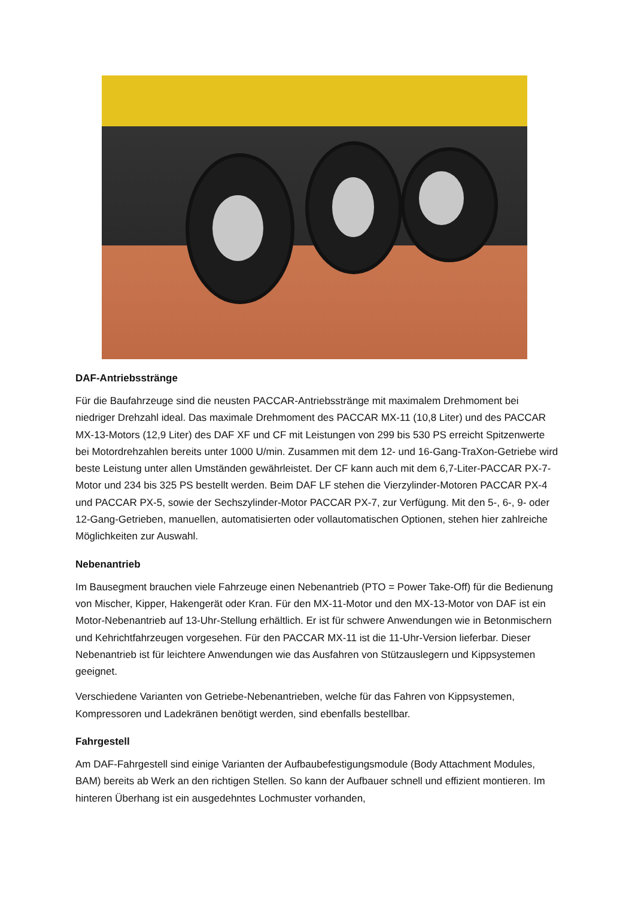DAF-Antriebsstränge
Für die Baufahrzeuge sind die neusten PACCAR-Antriebsstränge mit maximalem Drehmoment bei niedriger Drehzahl ideal. Das maximale Drehmoment des PACCAR MX-11 (10,8 Liter) und des PACCAR MX-13-Motors (12,9 Liter) des DAF XF und CF mit Leistungen von 299 bis 530 PS erreicht Spitzenwerte bei Motordrehzahlen bereits unter 1000 U/min. Zusammen mit dem 12- und 16-Gang-TraXon-Getriebe wird beste Leistung unter allen Umständen gewährleistet. Der CF kann auch mit dem 6,7-Liter-PACCAR PX-7-Motor und 234 bis 325 PS bestellt werden. Beim DAF LF stehen die Vierzylinder-Motoren PACCAR PX-4 und PACCAR PX-5, sowie der Sechszylinder-Motor PACCAR PX-7, zur Verfügung. Mit den 5-, 6-, 9- oder 12-Gang-Getrieben, manuellen, automatisierten oder vollautomatischen Optionen, stehen hier zahlreiche Möglichkeiten zur Auswahl.
Nebenantrieb
Im Bausegment brauchen viele Fahrzeuge einen Nebenantrieb (PTO = Power Take-Off) für die Bedienung von Mischer, Kipper, Hakengerät oder Kran. Für den MX-11-Motor und den MX-13-Motor von DAF ist ein Motor-Nebenantrieb auf 13-Uhr-Stellung erhältlich. Er ist für schwere Anwendungen wie in Betonmischern und Kehrichtfahrzeugen vorgesehen. Für den PACCAR MX-11 ist die 11-Uhr-Version lieferbar. Dieser Nebenantrieb ist für leichtere Anwendungen wie das Ausfahren von Stützauslegern und Kippsystemen geeignet.
Verschiedene Varianten von Getriebe-Nebenantrieben, welche für das Fahren von Kippsystemen, Kompressoren und Ladekränen benötigt werden, sind ebenfalls bestellbar.
Fahrgestell
Am DAF-Fahrgestell sind einige Varianten der Aufbaubefestigungsmodule (Body Attachment Modules, BAM) bereits ab Werk an den richtigen Stellen. So kann der Aufbauer schnell und effizient montieren. Im hinteren Überhang ist ein ausgedehntes Lochmuster vorhanden,